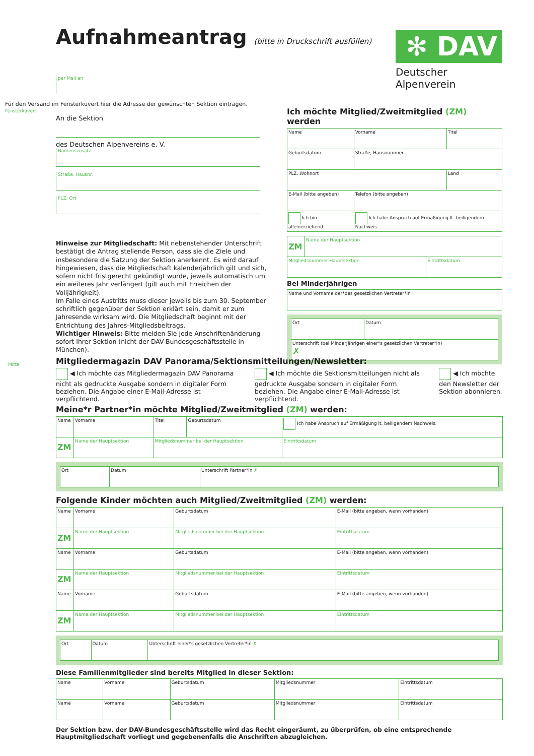Aufnahmeantrag (bitte in Druckschrift ausfüllen)
✻ DAV
Deutscher Alpenverein
per Mail an
An die Sektion
des Deutschen Alpenvereins e. V.
Namenszusatz
Straße, Hausnr.
PLZ, Ort
Für den Versand im Fensterkuvert hier die Adresse der gewünschten Sektion eintragen.
Fensterkuvert
Ich möchte Mitglied/Zweitmitglied (ZM) werden
| Name | | Vorname | Titel |
| Geburtsdatum | Straße, Hausnummer | | |
| PLZ, Wohnort | | | Land |
| E-Mail (bitte angeben) | | Telefon (bitte angeben) | |
| Ich bin alleinerziehend. | | Ich habe Anspruch auf Ermäßigung lt. beiligendem Nachweis. | |
| ZM | Name der Hauptsektion | |
| Mitgliedsnummer Hauptsektion | | Eintrittsdatum |
Bei Minderjährigen
| Name und Vorname der*des gesetzlichen Vertreter*in |
| Ort | Datum |
| Unterschrift (bei Minderjährigen einer*s gesetzlichen Vertreter*in) ✗ | |
Hinweise zur Mitgliedschaft: Mit nebenstehender Unterschrift bestätigt die Antrag stellende Person, dass sie die Ziele und insbesondere die Satzung der Sektion anerkennt. Es wird darauf hingewiesen, dass die Mitgliedschaft kalenderjährlich gilt und sich, sofern nicht fristgerecht gekündigt wurde, jeweils automatisch um ein weiteres Jahr verlängert (gilt auch mit Erreichen der Volljährigkeit).
Im Falle eines Austritts muss dieser jeweils bis zum 30. September schriftlich gegenüber der Sektion erklärt sein, damit er zum Jahresende wirksam wird. Die Mitgliedschaft beginnt mit der Entrichtung des Jahres-Mitgliedsbeitrags.
Wichtiger Hinweis: Bitte melden Sie jede Anschriftenänderung sofort Ihrer Sektion (nicht der DAV-Bundesgeschäftsstelle in München).
Mitgliedermagazin DAV Panorama/Sektionsmitteilungen/Newsletter:
◀ Ich möchte das Mitgliedermagazin DAV Panorama nicht als gedruckte Ausgabe sondern in digitaler Form beziehen. Die Angabe einer E-Mail-Adresse ist verpflichtend.
◀ Ich möchte die Sektionsmitteilungen nicht als gedruckte Ausgabe sondern in digitaler Form beziehen. Die Angabe einer E-Mail-Adresse ist verpflichtend.
◀ Ich möchte den Newsletter der Sektion abonnieren.
Meine*r Partner*in möchte Mitglied/Zweitmitglied (ZM) werden:
| Name | | Vorname | Titel | Geburtsdatum | Ich habe Anspruch auf Ermäßigung lt. beiligendem Nachweis. |
| ZM | Name der Hauptsektion | | Mitgliedsnummer bei der Hauptsektion | | Eintrittsdatum |
| Ort | Datum | Unterschrift Partner*in ✗ |
Folgende Kinder möchten auch Mitglied/Zweitmitglied (ZM) werden:
| Name | | Vorname | Geburtsdatum | E-Mail (bitte angeben, wenn vorhanden) | |
| ZM | Name der Hauptsektion | | Mitgliedsnummer bei der Hauptsektion | | Eintrittsdatum |
| Name | | Vorname | Geburtsdatum | E-Mail (bitte angeben, wenn vorhanden) | |
| ZM | Name der Hauptsektion | | Mitgliedsnummer bei der Hauptsektion | | Eintrittsdatum |
| Name | | Vorname | Geburtsdatum | E-Mail (bitte angeben, wenn vorhanden) | |
| ZM | Name der Hauptsektion | | Mitgliedsnummer bei der Hauptsektion | | Eintrittsdatum |
| Ort | Datum | Unterschrift einer*s gesetzlichen Vertreter*in ✗ |
Diese Familienmitglieder sind bereits Mitglied in dieser Sektion:
| Name | Vorname | Geburtsdatum | Mitgliedsnummer | Eintrittsdatum |
| Name | Vorname | Geburtsdatum | Mitgliedsnummer | Eintrittsdatum |
Der Sektion bzw. der DAV-Bundesgeschäftsstelle wird das Recht eingeräumt, zu überprüfen, ob eine entsprechende Hauptmitgliedschaft vorliegt und gegebenenfalls die Anschriften abzugleichen.
Mitte